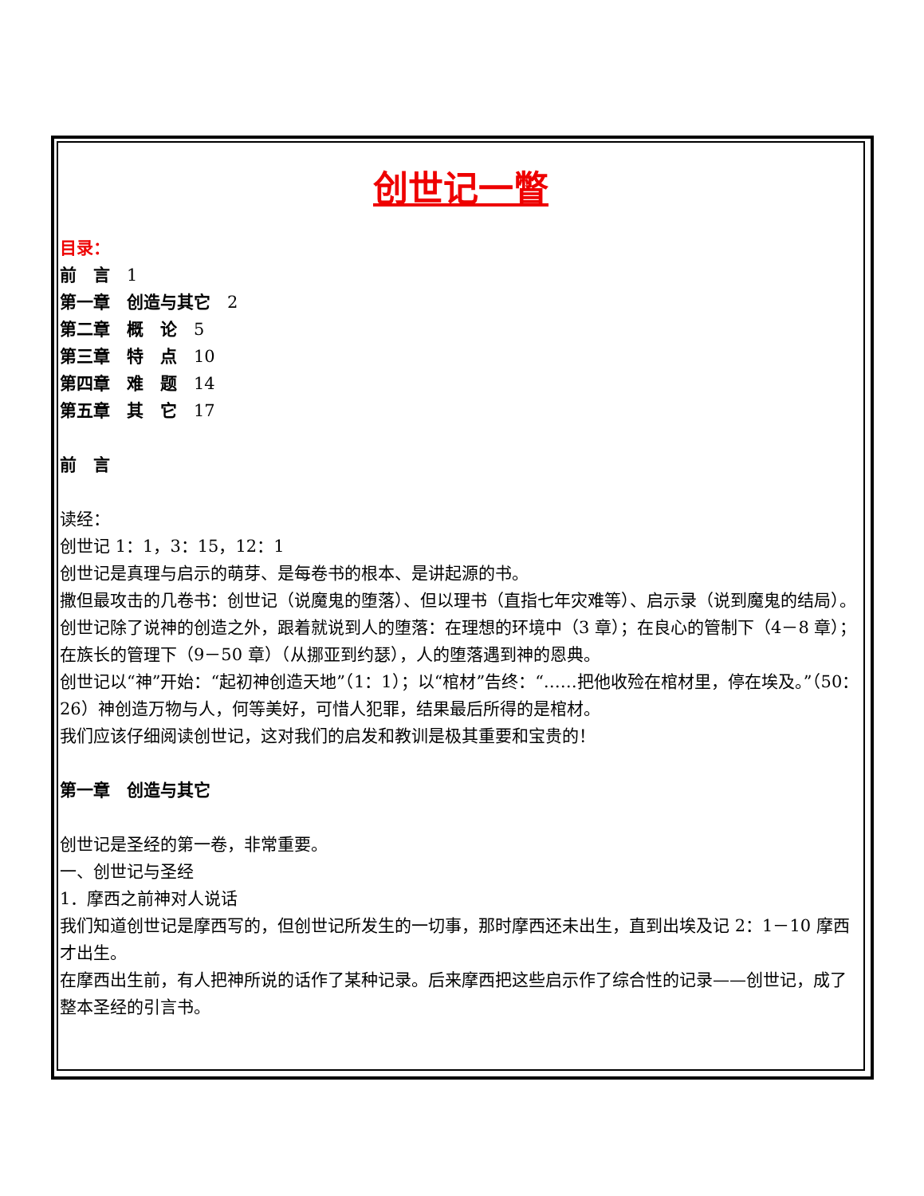创世记一瞥
目录：
前　言　1
第一章　创造与其它　2
第二章　概　论　5
第三章　特　点　10
第四章　难　题　14
第五章　其　它　17
前　言
读经：
创世记 1：1，3：15，12：1
创世记是真理与启示的萌芽、是每卷书的根本、是讲起源的书。
撒但最攻击的几卷书：创世记（说魔鬼的堕落）、但以理书（直指七年灾难等）、启示录（说到魔鬼的结局）。
创世记除了说神的创造之外，跟着就说到人的堕落：在理想的环境中（3 章）；在良心的管制下（4－8 章）；在族长的管理下（9－50 章）（从挪亚到约瑟），人的堕落遇到神的恩典。
创世记以“神”开始：“起初神创造天地”（1：1）；以“棺材”告终：“……把他收殓在棺材里，停在埃及。”（50：26）神创造万物与人，何等美好，可惜人犯罪，结果最后所得的是棺材。
我们应该仔细阅读创世记，这对我们的启发和教训是极其重要和宝贵的！
第一章　创造与其它
创世记是圣经的第一卷，非常重要。
一、创世记与圣经
1．摩西之前神对人说话
我们知道创世记是摩西写的，但创世记所发生的一切事，那时摩西还未出生，直到出埃及记 2：1－10 摩西才出生。
在摩西出生前，有人把神所说的话作了某种记录。后来摩西把这些启示作了综合性的记录——创世记，成了整本圣经的引言书。